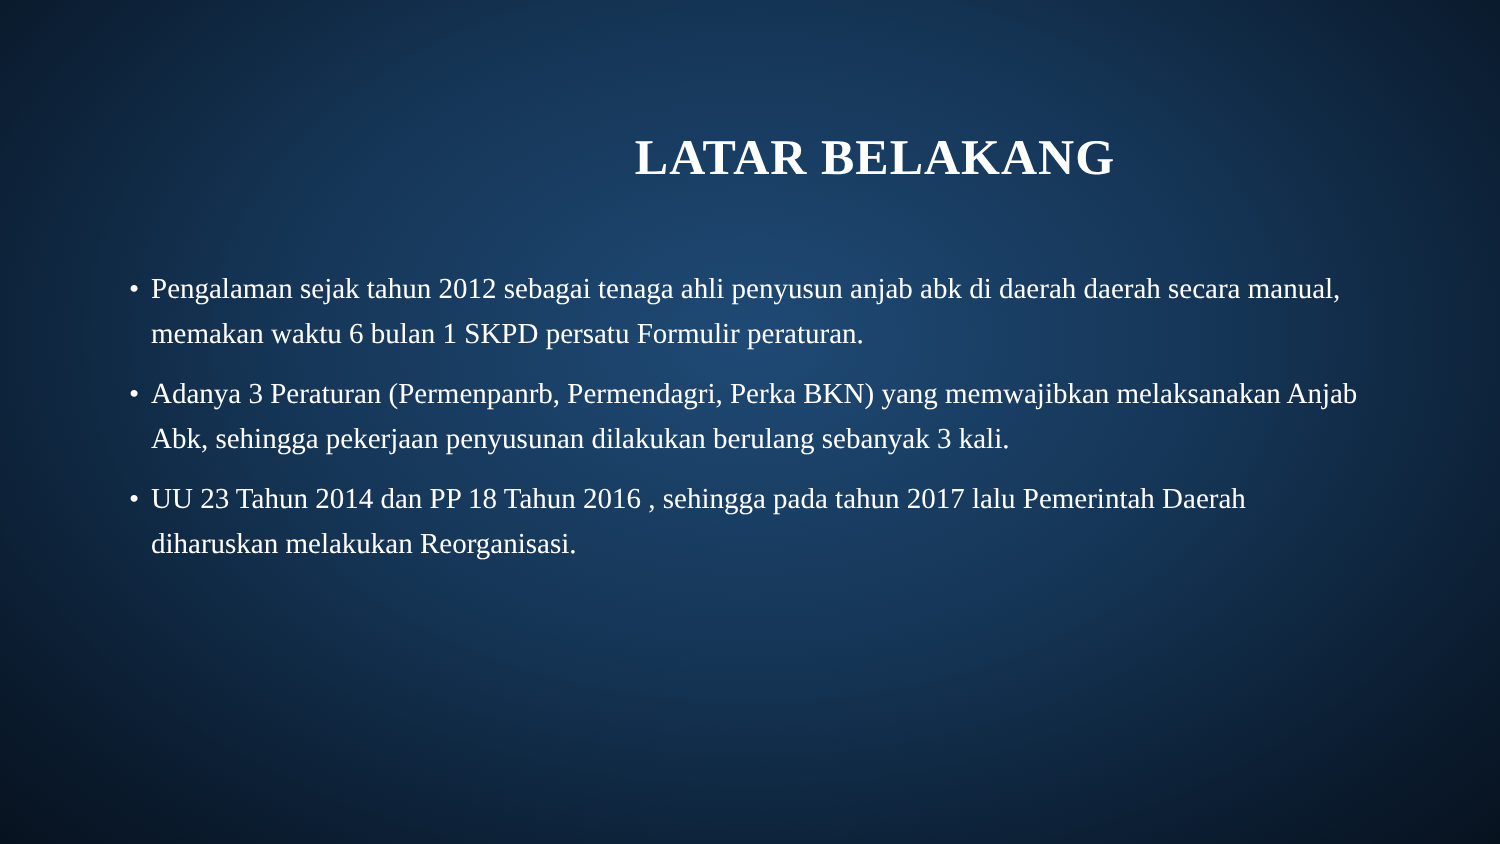LATAR BELAKANG
• Pengalaman sejak tahun 2012 sebagai tenaga ahli penyusun anjab abk di daerah daerah secara manual, memakan waktu 6 bulan 1 SKPD persatu Formulir peraturan.
• Adanya 3 Peraturan (Permenpanrb, Permendagri, Perka BKN) yang memwajibkan melaksanakan Anjab Abk, sehingga pekerjaan penyusunan dilakukan berulang sebanyak 3 kali.
• UU 23 Tahun 2014 dan PP 18 Tahun 2016 , sehingga pada tahun 2017 lalu Pemerintah Daerah diharuskan melakukan Reorganisasi.